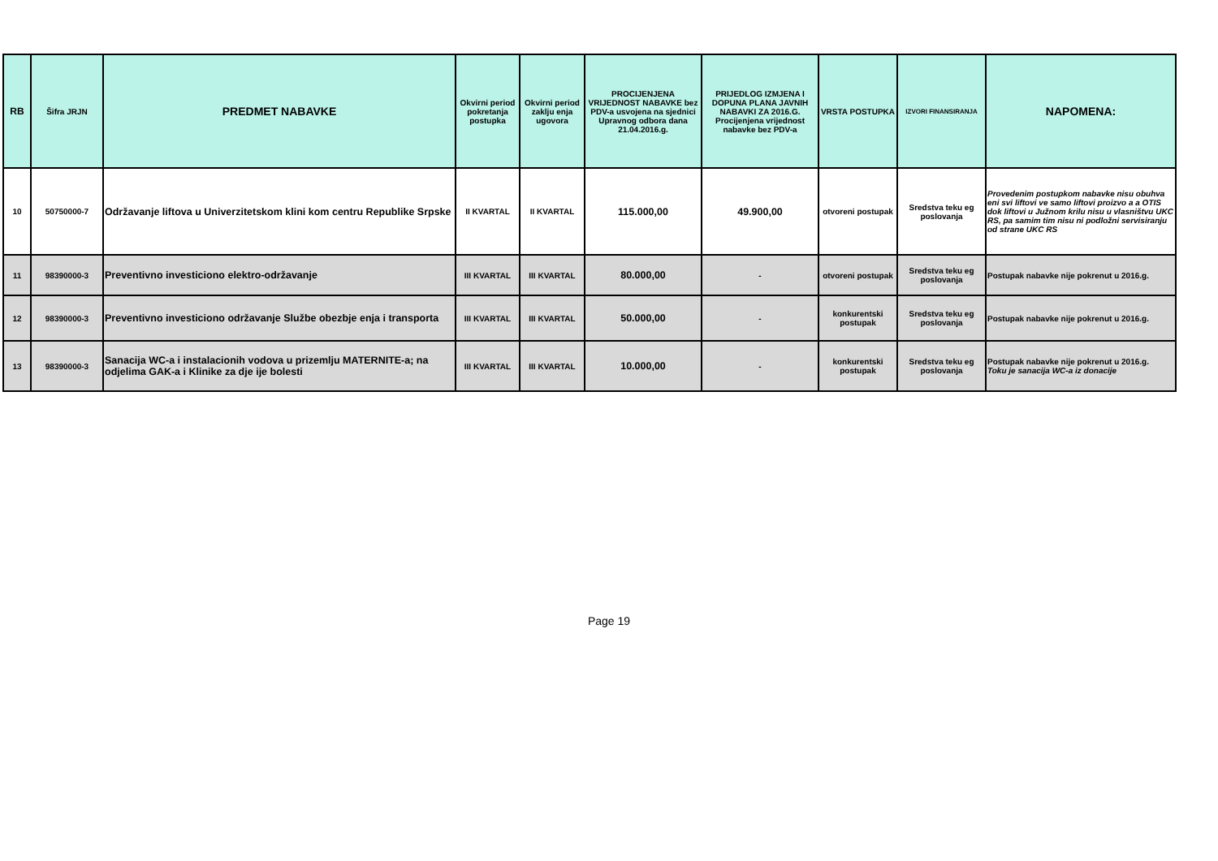| RB | Šifra JRJN | PREDMET NABAVKE | Okvirni period pokretanja postupka | Okvirni period zaklju enja ugovora | PROCIJENJENA VRIJEDNOST NABAVKE bez PDV-a usvojena na sjednici Upravnog odbora dana 21.04.2016.g. | PRIJEDLOG IZMJENA I DOPUNA PLANA JAVNIH NABAVKI ZA 2016.G. Procijenjena vrijednost nabavke bez PDV-a | VRSTA POSTUPKA | IZVORI FINANSIRANJA | NAPOMENA: |
| --- | --- | --- | --- | --- | --- | --- | --- | --- | --- |
| 10 | 50750000-7 | Održavanje liftova u Univerzitetskom klini kom centru Republike Srpske | II KVARTAL | II KVARTAL | 115.000,00 | 49.900,00 | otvoreni postupak | Sredstva teku eg poslovanja | Provedenim postupkom nabavke nisu obuhva eni svi liftovi ve samo liftovi proizvo a a OTIS dok liftovi u Južnom krilu nisu u vlasništvu UKC RS, pa samim tim nisu ni podložni servisiranju od strane UKC RS |
| 11 | 98390000-3 | Preventivno investiciono elektro-održavanje | III KVARTAL | III KVARTAL | 80.000,00 | - | otvoreni postupak | Sredstva teku eg poslovanja | Postupak nabavke nije pokrenut u 2016.g. |
| 12 | 98390000-3 | Preventivno investiciono održavanje Službe obezbje enja i transporta | III KVARTAL | III KVARTAL | 50.000,00 | - | konkurentski postupak | Sredstva teku eg poslovanja | Postupak nabavke nije pokrenut u 2016.g. |
| 13 | 98390000-3 | Sanacija WC-a i instalacionih vodova u prizemlju MATERNITE-a; na odjelima GAK-a i Klinike za dje ije bolesti | III KVARTAL | III KVARTAL | 10.000,00 | - | konkurentski postupak | Sredstva teku eg poslovanja | Postupak nabavke nije pokrenut u 2016.g. Toku je sanacija WC-a iz donacije |
Page 19